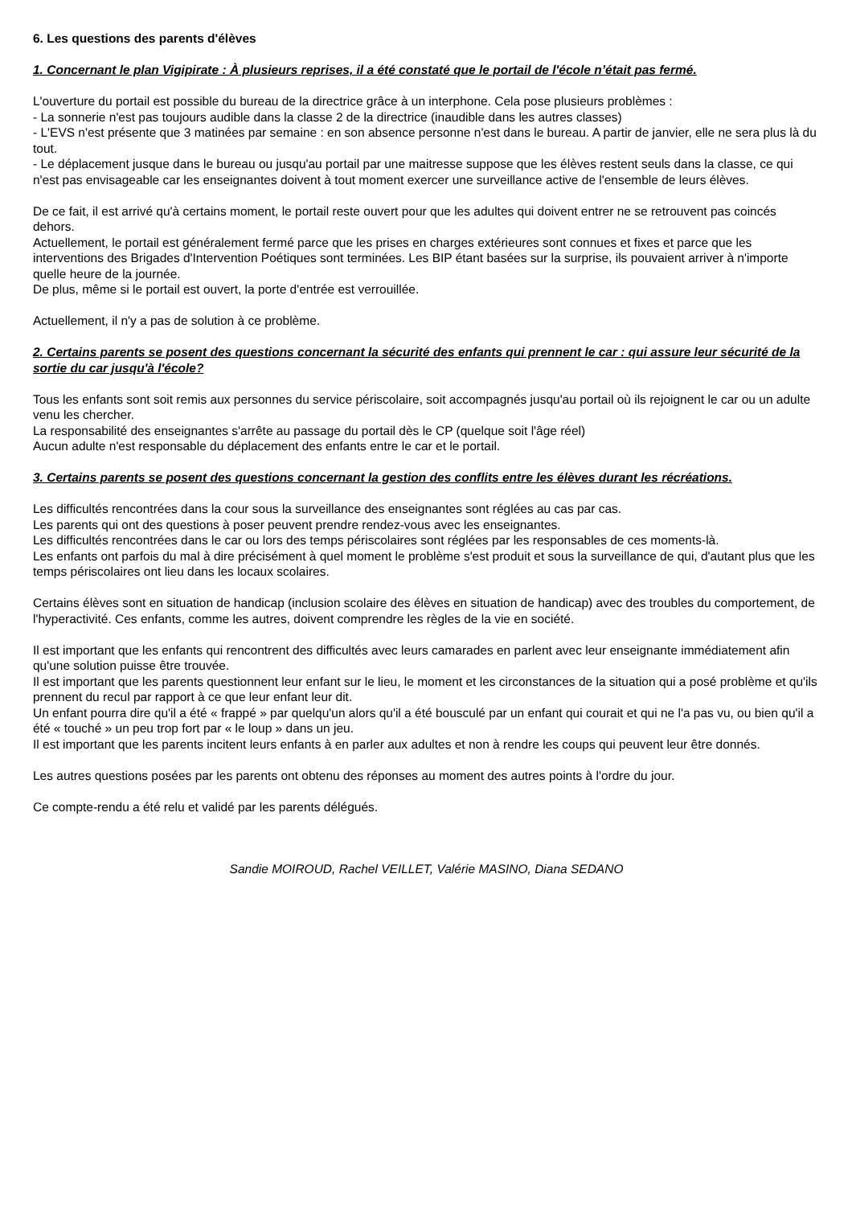6. Les questions des parents d'élèves
1. Concernant le plan Vigipirate : À plusieurs reprises, il a été constaté que le portail de l'école n’était pas fermé.
L'ouverture du portail est possible du bureau de la directrice grâce à un interphone. Cela pose plusieurs problèmes :
- La sonnerie n'est pas toujours audible dans la classe 2 de la directrice (inaudible dans les autres classes)
- L'EVS n'est présente que 3 matinées par semaine : en son absence personne n'est dans le bureau. A partir de janvier, elle ne sera plus là du tout.
- Le déplacement jusque dans le bureau ou jusqu'au portail par une maitresse suppose que les élèves restent seuls dans la classe, ce qui n'est pas envisageable car les enseignantes doivent à tout moment exercer une surveillance active de l'ensemble de leurs élèves.
De ce fait, il est arrivé qu'à certains moment, le portail reste ouvert pour que les adultes qui doivent entrer ne se retrouvent pas coincés dehors.
Actuellement, le portail est généralement fermé parce que les prises en charges extérieures sont connues et fixes et parce que les interventions des Brigades d'Intervention Poétiques sont terminées. Les BIP étant basées sur la surprise, ils pouvaient arriver à n'importe quelle heure de la journée.
De plus, même si le portail est ouvert, la porte d'entrée est verrouillée.
Actuellement, il n'y a pas de solution à ce problème.
2. Certains parents se posent des questions concernant la sécurité des enfants qui prennent le car : qui assure leur sécurité de la sortie du car jusqu'à l'école?
Tous les enfants sont soit remis aux personnes du service périscolaire, soit accompagnés jusqu'au portail où ils rejoignent le car ou un adulte venu les chercher.
La responsabilité des enseignantes s'arrête au passage du portail dès le CP (quelque soit l'âge réel)
Aucun adulte n'est responsable du déplacement des enfants entre le car et le portail.
3. Certains parents se posent des questions concernant la gestion des conflits entre les élèves durant les récréations.
Les difficultés rencontrées dans la cour sous la surveillance des enseignantes sont réglées au cas par cas.
Les parents qui ont des questions à poser peuvent prendre rendez-vous avec les enseignantes.
Les difficultés rencontrées dans le car ou lors des temps périscolaires sont réglées par les responsables de ces moments-là.
Les enfants ont parfois du mal à dire précisément à quel moment le problème s'est produit et sous la surveillance de qui, d'autant plus que les temps périscolaires ont lieu dans les locaux scolaires.
Certains élèves sont en situation de handicap (inclusion scolaire des élèves en situation de handicap) avec des troubles du comportement, de l'hyperactivité. Ces enfants, comme les autres, doivent comprendre les règles de la vie en société.
Il est important que les enfants qui rencontrent des difficultés avec leurs camarades en parlent avec leur enseignante immédiatement afin qu'une solution puisse être trouvée.
Il est important que les parents questionnent leur enfant sur le lieu, le moment et les circonstances de la situation qui a posé problème et qu'ils prennent du recul par rapport à ce que leur enfant leur dit.
Un enfant pourra dire qu'il a été « frappé » par quelqu'un alors qu'il a été bousculé par un enfant qui courait et qui ne l'a pas vu, ou bien qu'il a été « touché » un peu trop fort par « le loup » dans un jeu.
Il est important que les parents incitent leurs enfants à en parler aux adultes et non à rendre les coups qui peuvent leur être donnés.
Les autres questions posées par les parents ont obtenu des réponses au moment des autres points à l'ordre du jour.
Ce compte-rendu a été relu et validé par les parents délégués.
Sandie MOIROUD, Rachel VEILLET, Valérie MASINO, Diana SEDANO